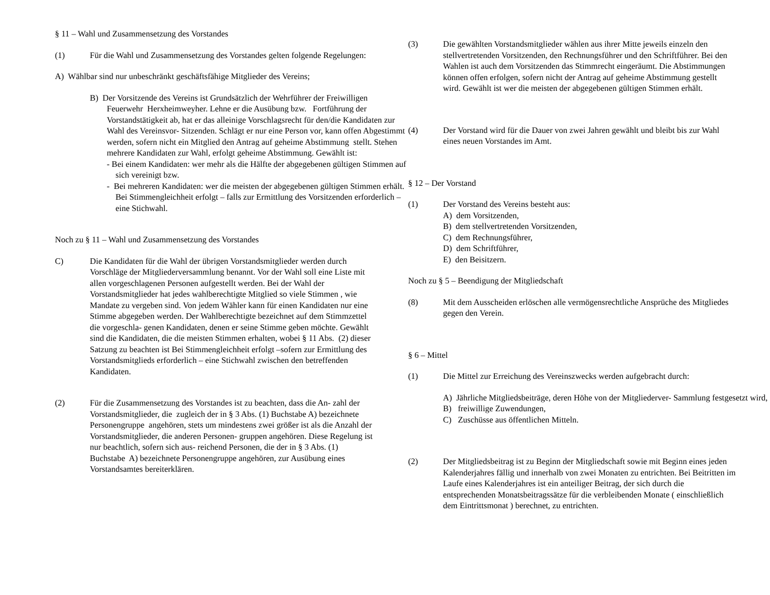§ 11 – Wahl und Zusammensetzung des Vorstandes
(1) Für die Wahl und Zusammensetzung des Vorstandes gelten folgende Regelungen:
A) Wählbar sind nur unbeschränkt geschäftsfähige Mitglieder des Vereins;
B) Der Vorsitzende des Vereins ist Grundsätzlich der Wehrführer der Freiwilligen Feuerwehr Herxheimweyher. Lehne er die Ausübung bzw. Fortführung der Vorstandstätigkeit ab, hat er das alleinige Vorschlagsrecht für den/die Kandidaten zur Wahl des Vereinsvor- Sitzenden. Schlägt er nur eine Person vor, kann offen Abgestimmt werden, sofern nicht ein Mitglied den Antrag auf geheime Abstimmung stellt. Stehen mehrere Kandidaten zur Wahl, erfolgt geheime Abstimmung. Gewählt ist:
- Bei einem Kandidaten: wer mehr als die Hälfte der abgegebenen gültigen Stimmen auf sich vereinigt bzw.
- Bei mehreren Kandidaten: wer die meisten der abgegebenen gültigen Stimmen erhält. Bei Stimmengleichheit erfolgt – falls zur Ermittlung des Vorsitzenden erforderlich – eine Stichwahl.
Noch zu § 11 – Wahl und Zusammensetzung des Vorstandes
C) Die Kandidaten für die Wahl der übrigen Vorstandsmitglieder werden durch Vorschläge der Mitgliederversammlung benannt. Vor der Wahl soll eine Liste mit allen vorgeschlagenen Personen aufgestellt werden. Bei der Wahl der Vorstandsmitglieder hat jedes wahlberechtigte Mitglied so viele Stimmen , wie Mandate zu vergeben sind. Von jedem Wähler kann für einen Kandidaten nur eine Stimme abgegeben werden. Der Wahlberechtigte bezeichnet auf dem Stimmzettel die vorgeschla- genen Kandidaten, denen er seine Stimme geben möchte. Gewählt sind die Kandidaten, die die meisten Stimmen erhalten, wobei § 11 Abs. (2) dieser Satzung zu beachten ist Bei Stimmengleichheit erfolgt –sofern zur Ermittlung des Vorstandsmitglieds erforderlich – eine Stichwahl zwischen den betreffenden Kandidaten.
(2) Für die Zusammensetzung des Vorstandes ist zu beachten, dass die An- zahl der Vorstandsmitglieder, die zugleich der in § 3 Abs. (1) Buchstabe A) bezeichnete Personengruppe angehören, stets um mindestens zwei größer ist als die Anzahl der Vorstandsmitglieder, die anderen Personen- gruppen angehören. Diese Regelung ist nur beachtlich, sofern sich aus- reichend Personen, die der in § 3 Abs. (1) Buchstabe A) bezeichnete Personengruppe angehören, zur Ausübung eines Vorstandsamtes bereiterklären.
(3) Die gewählten Vorstandsmitglieder wählen aus ihrer Mitte jeweils einzeln den stellvertretenden Vorsitzenden, den Rechnungsführer und den Schriftführer. Bei den Wahlen ist auch dem Vorsitzenden das Stimmrecht eingeräumt. Die Abstimmungen können offen erfolgen, sofern nicht der Antrag auf geheime Abstimmung gestellt wird. Gewählt ist wer die meisten der abgegebenen gültigen Stimmen erhält.
(4) Der Vorstand wird für die Dauer von zwei Jahren gewählt und bleibt bis zur Wahl eines neuen Vorstandes im Amt.
§ 12 – Der Vorstand
(1) Der Vorstand des Vereins besteht aus:
A) dem Vorsitzenden,
B) dem stellvertretenden Vorsitzenden,
C) dem Rechnungsführer,
D) dem Schriftführer,
E) den Beisitzern.
Noch zu § 5 – Beendigung der Mitgliedschaft
(8) Mit dem Ausscheiden erlöschen alle vermögensrechtliche Ansprüche des Mitgliedes gegen den Verein.
§ 6 – Mittel
(1) Die Mittel zur Erreichung des Vereinszwecks werden aufgebracht durch:
A) Jährliche Mitgliedsbeiträge, deren Höhe von der Mitgliederver- Sammlung festgesetzt wird,
B) freiwillige Zuwendungen,
C) Zuschüsse aus öffentlichen Mitteln.
(2) Der Mitgliedsbeitrag ist zu Beginn der Mitgliedschaft sowie mit Beginn eines jeden Kalenderjahres fällig und innerhalb von zwei Monaten zu entrichten. Bei Beitritten im Laufe eines Kalenderjahres ist ein anteiliger Beitrag, der sich durch die entsprechenden Monatsbeitragssätze für die verbleibenden Monate ( einschließlich dem Eintrittsmonat ) berechnet, zu entrichten.